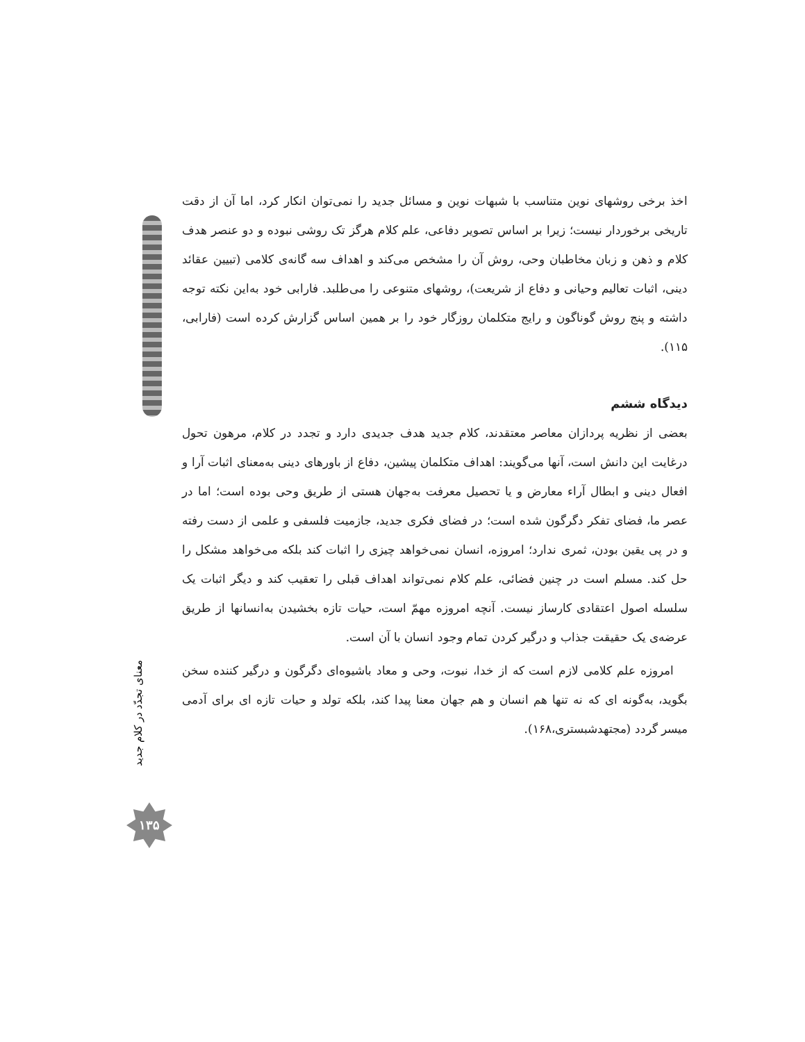اخذ برخی روشهای نوین متناسب با شبهات نوین و مسائل جدید را نمی‌توان انکار کرد، اما آن از دقت تاریخی برخوردار نیست؛ زیرا بر اساس تصویر دفاعی، علم کلام هرگز تک روشی نبوده و دو عنصر هدف کلام و ذهن و زبان مخاطبان وحی، روش آن را مشخص می‌کند و اهداف سه گانه‌ی کلامی (تبیین عقائد دینی، اثبات تعالیم وحیانی و دفاع از شریعت)، روشهای متنوعی را می‌طلبد. فارابی خود به‌این نکته توجه داشته و پنج روش گوناگون و رایج متکلمان روزگار خود را بر همین اساس گزارش کرده است (فارابی، ۱۱۵).
دیدگاه ششم
بعضی از نظریه پردازان معاصر معتقدند، کلام جدید هدف جدیدی دارد و تجدد در کلام، مرهون تحول درغایت این دانش است، آنها می‌گویند: اهداف متکلمان پیشین، دفاع از باورهای دینی به‌معنای اثبات آرا و افعال دینی و ابطال آراء معارض و یا تحصیل معرفت به‌جهان هستی از طریق وحی بوده است؛ اما در عصر ما، فضای تفکر دگرگون شده است؛ در فضای فکری جدید، جازمیت فلسفی و علمی از دست رفته و در پی یقین بودن، ثمری ندارد؛ امروزه، انسان نمی‌خواهد چیزی را اثبات کند بلکه می‌خواهد مشکل را حل کند. مسلم است در چنین فضائی، علم کلام نمی‌تواند اهداف قبلی را تعقیب کند و دیگر اثبات یک سلسله اصول اعتقادی کارساز نیست. آنچه امروزه مهمّ است، حیات تازه بخشیدن به‌انسانها از طریق عرضه‌ی یک حقیقت جذاب و درگیر کردن تمام وجود انسان با آن است.
امروزه علم کلامی لازم است که از خدا، نبوت، وحی و معاد باشیوه‌ای دگرگون و درگیر کننده سخن بگوید، به‌گونه ای که نه تنها هم انسان و هم جهان معنا پیدا کند، بلکه تولد و حیات تازه ای برای آدمی میسر گردد (مجتهدشبستری،۱۶۸).
معنای تجدّد در کلام جدید
۱۳۵